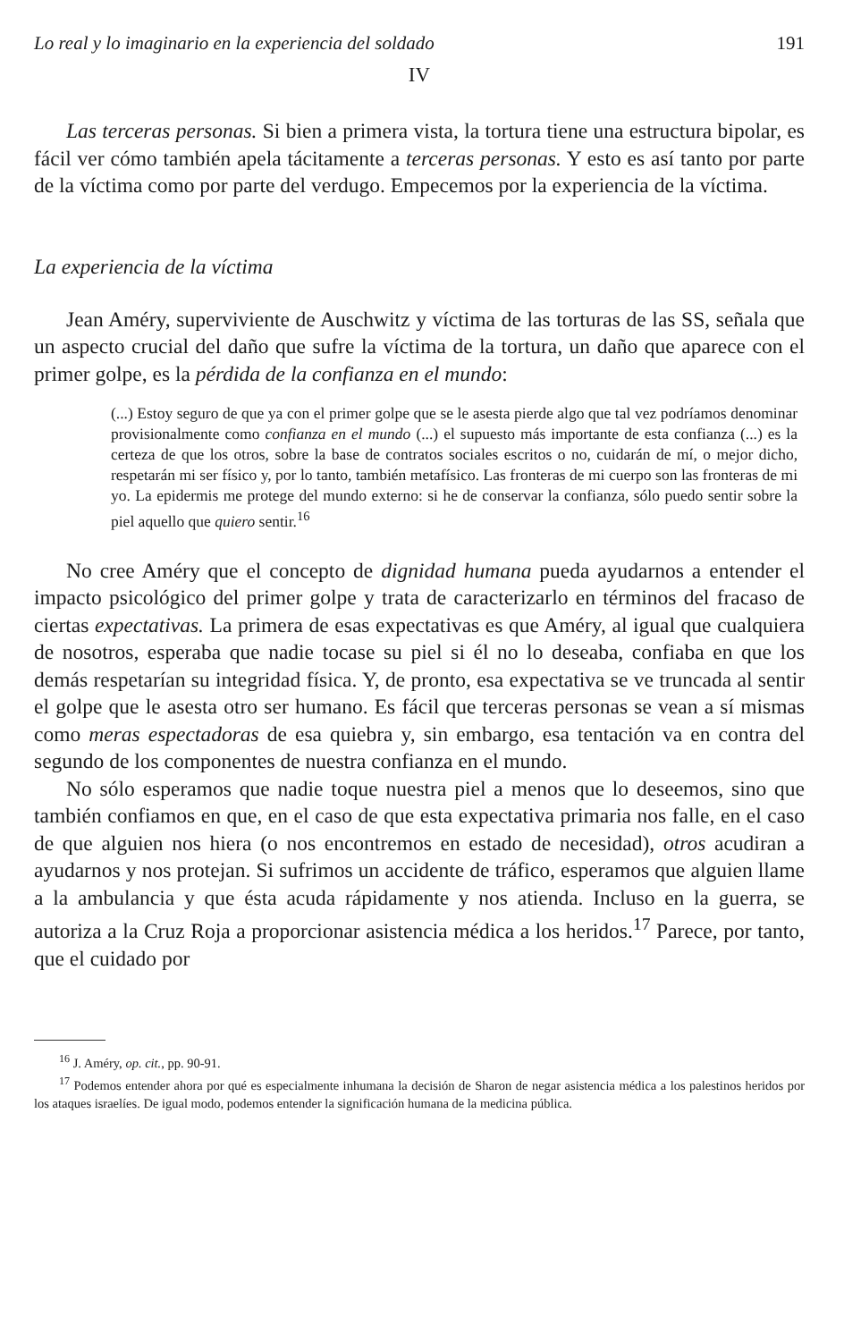Lo real y lo imaginario en la experiencia del soldado 191
IV
Las terceras personas. Si bien a primera vista, la tortura tiene una estructura bipolar, es fácil ver cómo también apela tácitamente a terceras personas. Y esto es así tanto por parte de la víctima como por parte del verdugo. Empecemos por la experiencia de la víctima.
La experiencia de la víctima
Jean Améry, superviviente de Auschwitz y víctima de las torturas de las SS, señala que un aspecto crucial del daño que sufre la víctima de la tortura, un daño que aparece con el primer golpe, es la pérdida de la confianza en el mundo:
(...) Estoy seguro de que ya con el primer golpe que se le asesta pierde algo que tal vez podríamos denominar provisionalmente como confianza en el mundo (...) el supuesto más importante de esta confianza (...) es la certeza de que los otros, sobre la base de contratos sociales escritos o no, cuidarán de mí, o mejor dicho, respetarán mi ser físico y, por lo tanto, también metafísico. Las fronteras de mi cuerpo son las fronteras de mi yo. La epidermis me protege del mundo externo: si he de conservar la confianza, sólo puedo sentir sobre la piel aquello que quiero sentir.<sup>16</sup>
No cree Améry que el concepto de dignidad humana pueda ayudarnos a entender el impacto psicológico del primer golpe y trata de caracterizarlo en términos del fracaso de ciertas expectativas. La primera de esas expectativas es que Améry, al igual que cualquiera de nosotros, esperaba que nadie tocase su piel si él no lo deseaba, confiaba en que los demás respetarían su integridad física. Y, de pronto, esa expectativa se ve truncada al sentir el golpe que le asesta otro ser humano. Es fácil que terceras personas se vean a sí mismas como meras espectadoras de esa quiebra y, sin embargo, esa tentación va en contra del segundo de los componentes de nuestra confianza en el mundo.
No sólo esperamos que nadie toque nuestra piel a menos que lo deseemos, sino que también confiamos en que, en el caso de que esta expectativa primaria nos falle, en el caso de que alguien nos hiera (o nos encontremos en estado de necesidad), otros acudiran a ayudarnos y nos protejan. Si sufrimos un accidente de tráfico, esperamos que alguien llame a la ambulancia y que ésta acuda rápidamente y nos atienda. Incluso en la guerra, se autoriza a la Cruz Roja a proporcionar asistencia médica a los heridos.<sup>17</sup> Parece, por tanto, que el cuidado por
<sup>16</sup> J. Améry, op. cit., pp. 90-91.
<sup>17</sup> Podemos entender ahora por qué es especialmente inhumana la decisión de Sharon de negar asistencia médica a los palestinos heridos por los ataques israelíes. De igual modo, podemos entender la significación humana de la medicina pública.